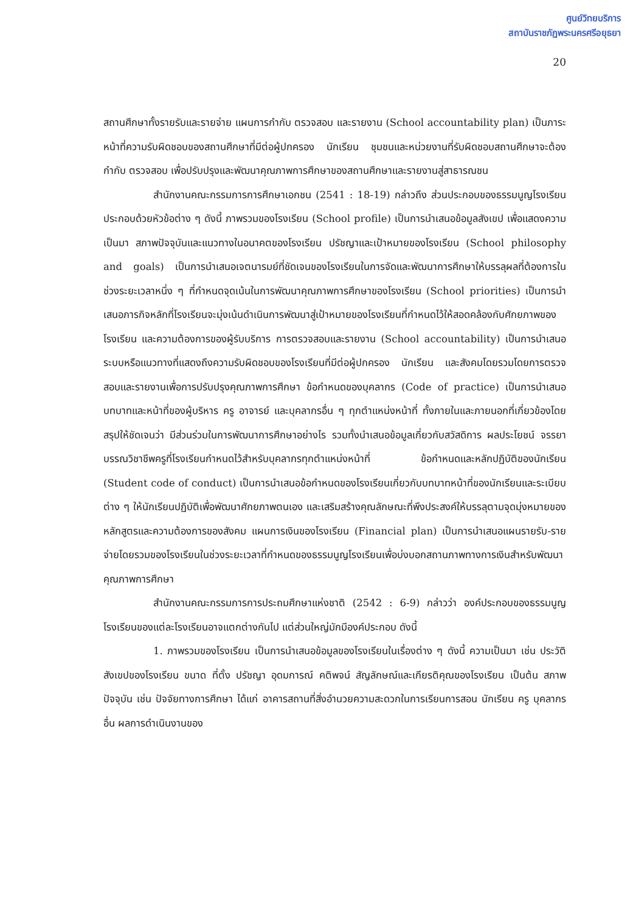ศูนย์วิทยบริการ
สถาบันราชภัฏพระนครศรีอยุธยา
20
สถานศึกษาทั้งรายรับและรายจ่าย แผนการกำกับ ตรวจสอบ และรายงาน (School accountability plan) เป็นภาระหน้าที่ความรับผิดชอบของสถานศึกษาที่มีต่อผู้ปกครอง นักเรียน ชุมชนและหน่วยงานที่รับผิดชอบสถานศึกษาจะต้องกำกับ ตรวจสอบ เพื่อปรับปรุงและพัฒนาคุณภาพการศึกษาของสถานศึกษาและรายงานสู่สาธารณชน
สำนักงานคณะกรรมการการศึกษาเอกชน (2541 : 18-19) กล่าวถึง ส่วนประกอบของธรรมนูญโรงเรียนประกอบด้วยหัวข้อต่าง ๆ ดังนี้ ภาพรวมของโรงเรียน (School profile) เป็นการนำเสนอข้อมูลสังเขป เพื่อแสดงความเป็นมา สภาพปัจจุบันและแนวทางในอนาคตของโรงเรียน ปรัชญาและเป้าหมายของโรงเรียน (School philosophy and goals) เป็นการนำเสนอเจตนารมย์ที่ชัดเจนของโรงเรียนในการจัดและพัฒนาการศึกษาให้บรรลุผลที่ต้องการในช่วงระยะเวลาหนึ่ง ๆ ที่กำหนดจุดเน้นในการพัฒนาคุณภาพการศึกษาของโรงเรียน (School priorities) เป็นการนำเสนอภารกิจหลักที่โรงเรียนจะมุ่งเน้นดำเนินการพัฒนาสู่เป้าหมายของโรงเรียนที่กำหนดไว้ให้สอดคล้องกับศักยภาพของโรงเรียน และความต้องการของผู้รับบริการ การตรวจสอบและรายงาน (School accountability) เป็นการนำเสนอระบบหรือแนวทางที่แสดงถึงความรับผิดชอบของโรงเรียนที่มีต่อผู้ปกครอง นักเรียน และสังคมโดยรวมโดยการตรวจสอบและรายงานเพื่อการปรับปรุงคุณภาพการศึกษา ข้อกำหนดของบุคลากร (Code of practice) เป็นการนำเสนอบทบาทและหน้าที่ของผู้บริหาร ครู อาจารย์ และบุคลากรอื่น ๆ ทุกตำแหน่งหน้าที่ ทั้งภายในและภายนอกที่เกี่ยวข้องโดยสรุปให้ชัดเจนว่า มีส่วนร่วมในการพัฒนาการศึกษาอย่างไร รวมทั้งนำเสนอข้อมูลเกี่ยวกับสวัสดิการ ผลประโยชน์ จรรยาบรรณวิชาชีพครูที่โรงเรียนกำหนดไว้สำหรับบุคลากรทุกตำแหน่งหน้าที่ ข้อกำหนดและหลักปฏิบัติของนักเรียน (Student code of conduct) เป็นการนำเสนอข้อกำหนดของโรงเรียนเกี่ยวกับบทบาทหน้าที่ของนักเรียนและระเบียบต่าง ๆ ให้นักเรียนปฏิบัติเพื่อพัฒนาศักยภาพตนเอง และเสริมสร้างคุณลักษณะที่พึงประสงค์ให้บรรลุตามจุดมุ่งหมายของหลักสูตรและความต้องการของสังคม แผนการเงินของโรงเรียน (Financial plan) เป็นการนำเสนอแผนรายรับ-รายจ่ายโดยรวมของโรงเรียนในช่วงระยะเวลาที่กำหนดของธรรมนูญโรงเรียนเพื่อบ่งบอกสถานภาพทางการเงินสำหรับพัฒนาคุณภาพการศึกษา
สำนักงานคณะกรรมการการประถมศึกษาแห่งชาติ (2542 : 6-9) กล่าวว่า องค์ประกอบของธรรมนูญโรงเรียนของแต่ละโรงเรียนอาจแตกต่างกันไป แต่ส่วนใหญ่มักมีองค์ประกอบ ดังนี้
1. ภาพรวมของโรงเรียน เป็นการนำเสนอข้อมูลของโรงเรียนในเรื่องต่าง ๆ ดังนี้ ความเป็นมา เช่น ประวัติสังเขปของโรงเรียน ขนาด ที่ตั้ง ปรัชญา อุดมการณ์ คติพจน์ สัญลักษณ์และเกียรติคุณของโรงเรียน เป็นต้น สภาพปัจจุบัน เช่น ปัจจัยทางการศึกษา ได้แก่ อาคารสถานที่สิ่งอำนวยความสะดวกในการเรียนการสอน นักเรียน ครู บุคลากรอื่น ผลการดำเนินงานของ